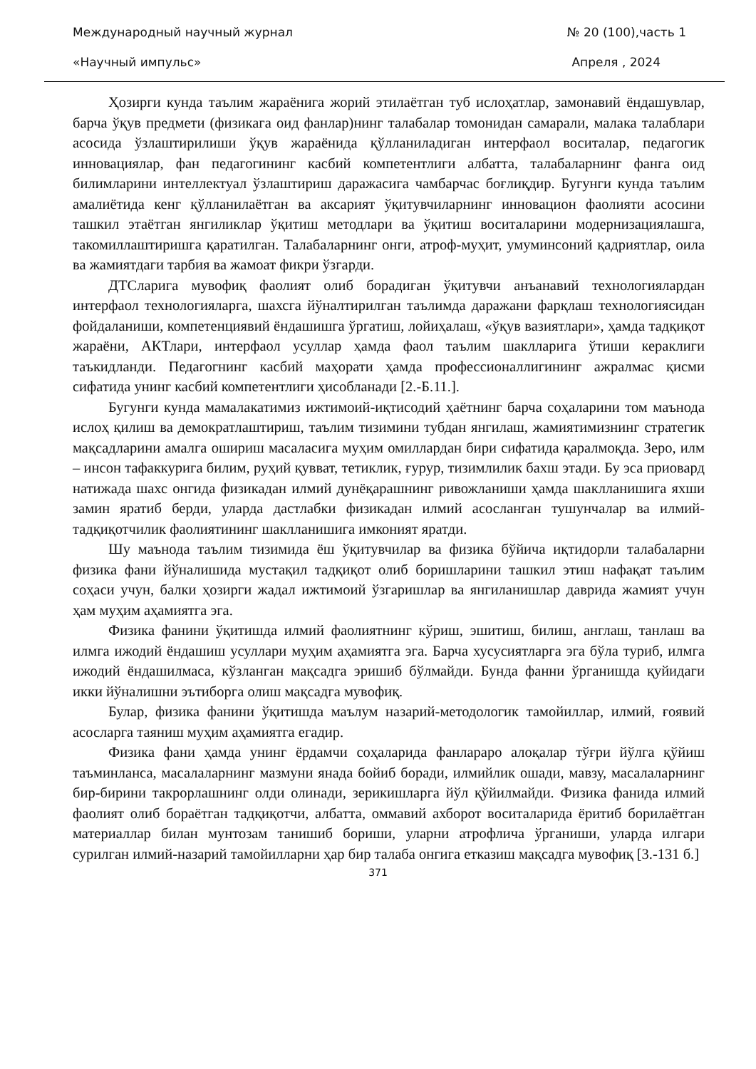Международный научный журнал № 20 (100),часть 1
«Научный импульс» Апреля , 2024
Ҳозирги кунда таълим жараёнига жорий этилаётган туб ислоҳатлар, замонавий ёндашувлар, барча ўқув предмети (физикага оид фанлар)нинг талабалар томонидан самарали, малака талаблари асосида ўзлаштирилиши ўқув жараёнида қўлланиладиган интерфаол воситалар, педагогик инновациялар, фан педагогининг касбий компетентлиги албатта, талабаларнинг фанга оид билимларини интеллектуал ўзлаштириш даражасига чамбарчас боғлиқдир. Бугунги кунда таълим амалиётида кенг қўлланилаётган ва аксарият ўқитувчиларнинг инновацион фаолияти асосини ташкил этаётган янгиликлар ўқитиш методлари ва ўқитиш воситаларини модернизациялашга, такомиллаштиришга қаратилган. Талабаларнинг онги, атроф-муҳит, умуминсоний қадриятлар, оила ва жамиятдаги тарбия ва жамоат фикри ўзгарди.
ДТСларига мувофиқ фаолият олиб борадиган ўқитувчи анъанавий технологиялардан интерфаол технологияларга, шахсга йўналтирилган таълимда даражани фарқлаш технологиясидан фойдаланиши, компетенциявий ёндашишга ўргатиш, лойиҳалаш, «ўқув вазиятлари», ҳамда тадқиқот жараёни, АКТлари, интерфаол усуллар ҳамда фаол таълим шаклларига ўтиши кераклиги таъкидланди. Педагогнинг касбий маҳорати ҳамда профессионаллигининг ажралмас қисми сифатида унинг касбий компетентлиги ҳисобланади [2.-Б.11.].
Бугунги кунда мамалакатимиз ижтимоий-иқтисодий ҳаётнинг барча соҳаларини том маънода ислоҳ қилиш ва демократлаштириш, таълим тизимини тубдан янгилаш, жамиятимизнинг стратегик мақсадларини амалга ошириш масаласига муҳим омиллардан бири сифатида қаралмоқда. Зеро, илм – инсон тафаккурига билим, руҳий қувват, тетиклик, ғурур, тизимлилик бахш этади. Бу эса приовард натижада шахс онгида физикадан илмий дунёқарашнинг ривожланиши ҳамда шаклланишига яхши замин яратиб берди, уларда дастлабки физикадан илмий асосланган тушунчалар ва илмий-тадқиқотчилик фаолиятининг шаклланишига имконият яратди.
Шу маънода таълим тизимида ёш ўқитувчилар ва физика бўйича иқтидорли талабаларни физика фани йўналишида мустақил тадқиқот олиб боришларини ташкил этиш нафақат таълим соҳаси учун, балки ҳозирги жадал ижтимоий ўзгаришлар ва янгиланишлар даврида жамият учун ҳам муҳим аҳамиятга эга.
Физика фанини ўқитишда илмий фаолиятнинг кўриш, эшитиш, билиш, англаш, танлаш ва илмга ижодий ёндашиш усуллари муҳим аҳамиятга эга. Барча хусусиятларга эга бўла туриб, илмга ижодий ёндашилмаса, кўзланган мақсадга эришиб бўлмайди. Бунда фанни ўрганишда қуйидаги икки йўналишни эътиборга олиш мақсадга мувофиқ.
Булар, физика фанини ўқитишда маълум назарий-методологик тамойиллар, илмий, ғоявий асосларга таяниш муҳим аҳамиятга егадир.
Физика фани ҳамда унинг ёрдамчи соҳаларида фанлараро алоқалар тўғри йўлга қўйиш таъминланса, масалаларнинг мазмуни янада бойиб боради, илмийлик ошади, мавзу, масалаларнинг бир-бирини такрорлашнинг олди олинади, зерикишларга йўл қўйилмайди. Физика фанида илмий фаолият олиб бораётган тадқиқотчи, албатта, оммавий ахборот воситаларида ёритиб борилаётган материаллар билан мунтозам танишиб бориши, уларни атрофлича ўрганиши, уларда илгари сурилган илмий-назарий тамойилларни ҳар бир талаба онгига етказиш мақсадга мувофиқ [3.-131 б.]
371